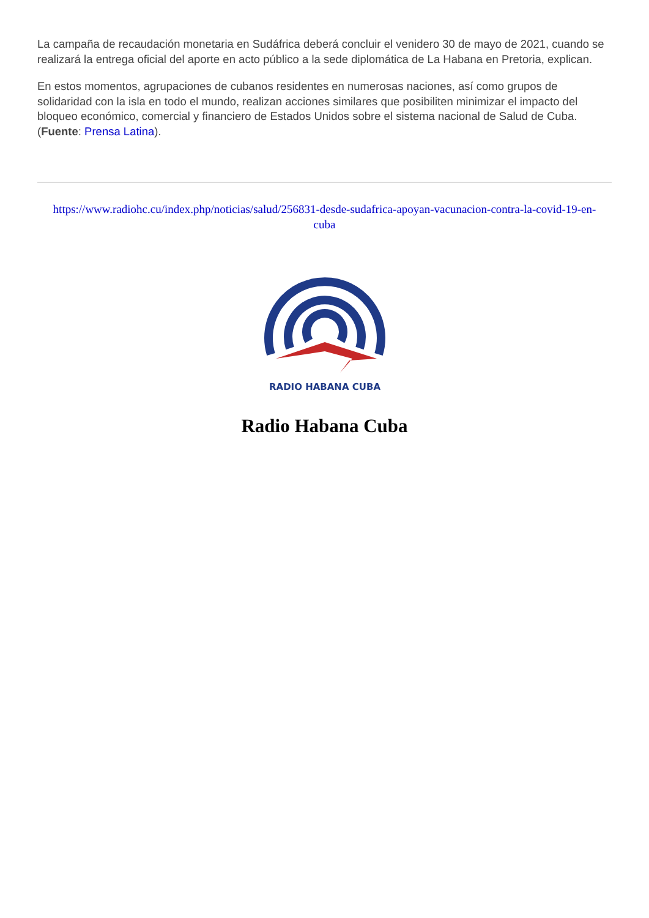La campaña de recaudación monetaria en Sudáfrica deberá concluir el venidero 30 de mayo de 2021, cuando se realizará la entrega oficial del aporte en acto público a la sede diplomática de La Habana en Pretoria, explican.
En estos momentos, agrupaciones de cubanos residentes en numerosas naciones, así como grupos de solidaridad con la isla en todo el mundo, realizan acciones similares que posibiliten minimizar el impacto del bloqueo económico, comercial y financiero de Estados Unidos sobre el sistema nacional de Salud de Cuba. (Fuente: Prensa Latina).
https://www.radiohc.cu/index.php/noticias/salud/256831-desde-sudafrica-apoyan-vacunacion-contra-la-covid-19-en-cuba
RADIO HABANA CUBA
Radio Habana Cuba